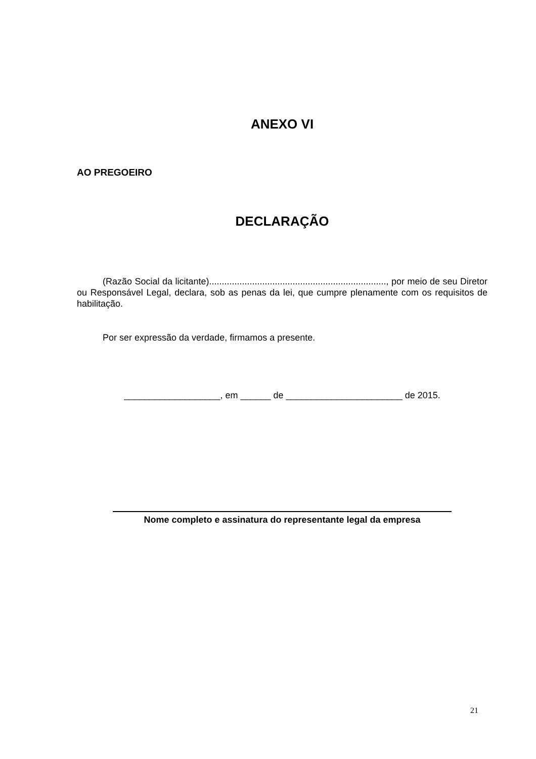ANEXO VI
AO PREGOEIRO
DECLARAÇÃO
(Razão Social da licitante)......................................................................, por meio de seu Diretor ou Responsável Legal, declara, sob as penas da lei, que cumpre plenamente com os requisitos de habilitação.
Por ser expressão da verdade, firmamos a presente.
___________________, em ______ de _______________________ de 2015.
Nome completo e assinatura do representante legal da empresa
21